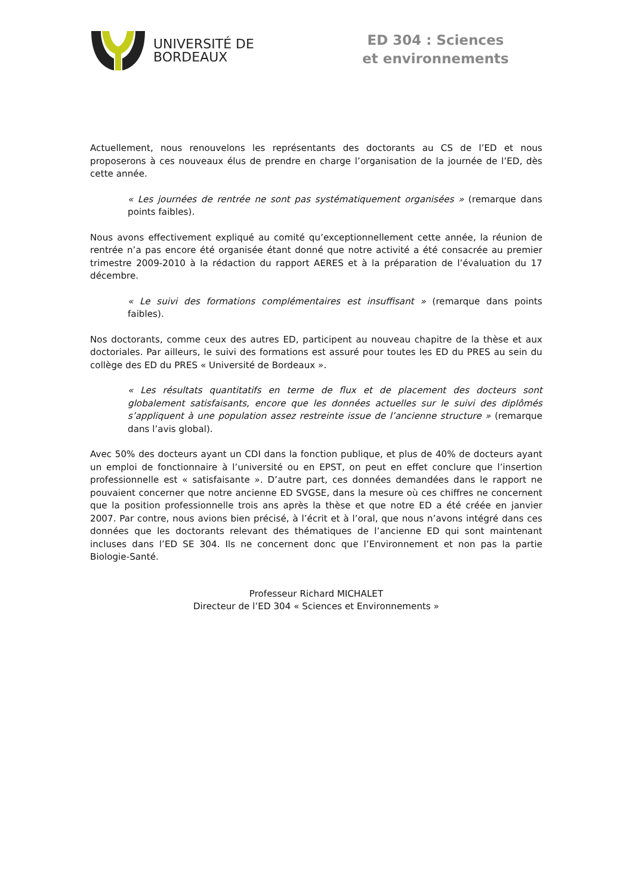UNIVERSITÉ DE
BORDEAUX
ED 304 : Sciences et environnements
Actuellement, nous renouvelons les représentants des doctorants au CS de l’ED et nous proposerons à ces nouveaux élus de prendre en charge l’organisation de la journée de l’ED, dès cette année.
« Les journées de rentrée ne sont pas systématiquement organisées » (remarque dans points faibles).
Nous avons effectivement expliqué au comité qu’exceptionnellement cette année, la réunion de rentrée n’a pas encore été organisée étant donné que notre activité a été consacrée au premier trimestre 2009-2010 à la rédaction du rapport AERES et à la préparation de l’évaluation du 17 décembre.
« Le suivi des formations complémentaires est insuffisant » (remarque dans points faibles).
Nos doctorants, comme ceux des autres ED, participent au nouveau chapitre de la thèse et aux doctoriales. Par ailleurs, le suivi des formations est assuré pour toutes les ED du PRES au sein du collège des ED du PRES « Université de Bordeaux ».
« Les résultats quantitatifs en terme de flux et de placement des docteurs sont globalement satisfaisants, encore que les données actuelles sur le suivi des diplômés s’appliquent à une population assez restreinte issue de l’ancienne structure » (remarque dans l’avis global).
Avec 50% des docteurs ayant un CDI dans la fonction publique, et plus de 40% de docteurs ayant un emploi de fonctionnaire à l’université ou en EPST, on peut en effet conclure que l’insertion professionnelle est « satisfaisante ». D’autre part, ces données demandées dans le rapport ne pouvaient concerner que notre ancienne ED SVGSE, dans la mesure où ces chiffres ne concernent que la position professionnelle trois ans après la thèse et que notre ED a été créée en janvier 2007. Par contre, nous avions bien précisé, à l’écrit et à l’oral, que nous n’avons intégré dans ces données que les doctorants relevant des thématiques de l’ancienne ED qui sont maintenant incluses dans l’ED SE 304. Ils ne concernent donc que l’Environnement et non pas la partie Biologie-Santé.
Professeur Richard MICHALET
Directeur de l’ED 304 « Sciences et Environnements »